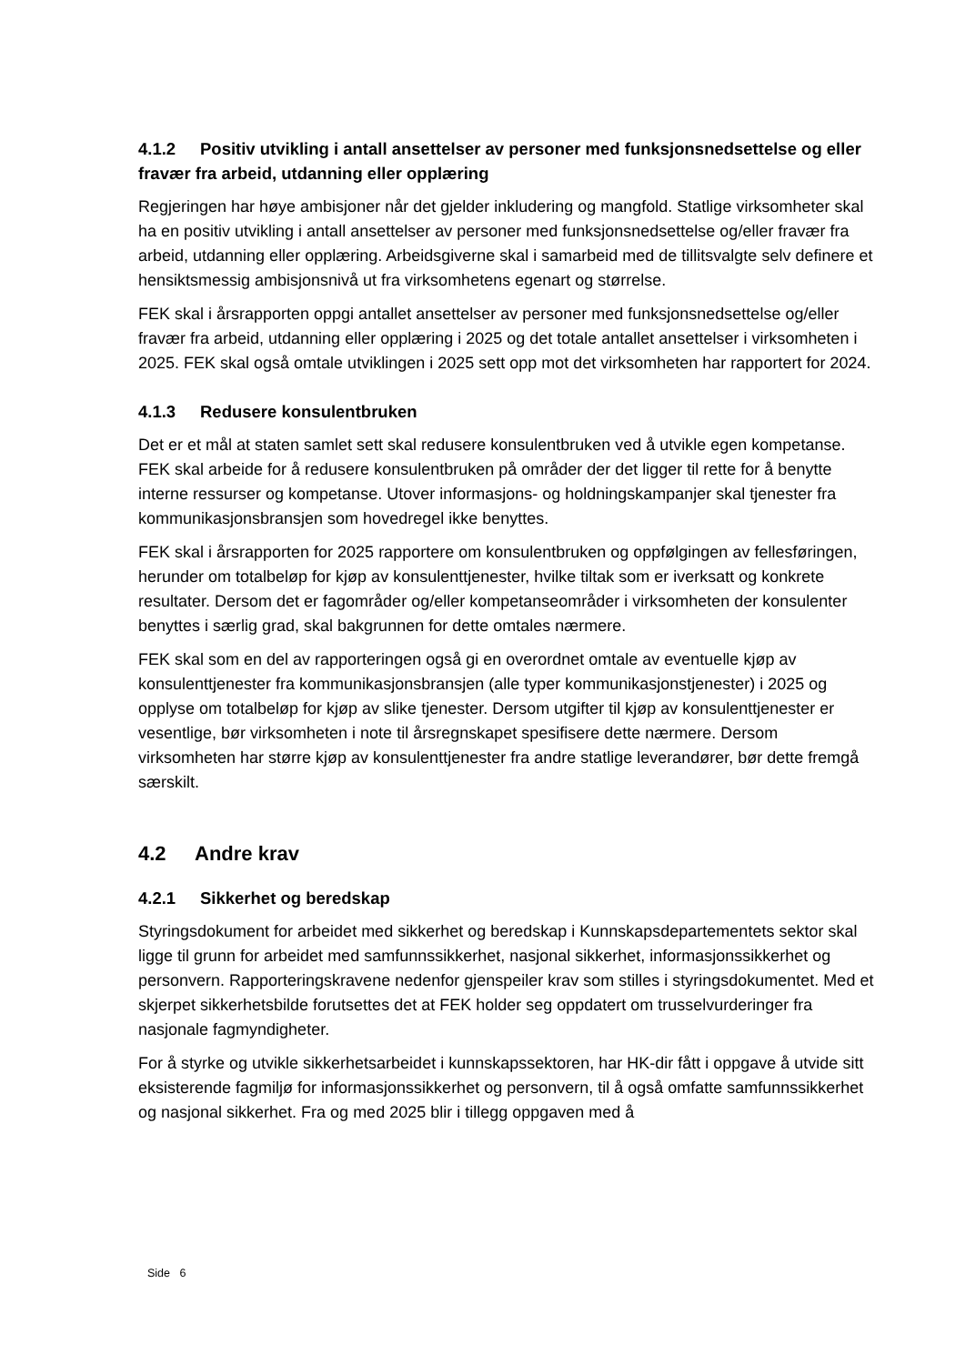4.1.2 Positiv utvikling i antall ansettelser av personer med funksjonsnedsettelse og eller fravær fra arbeid, utdanning eller opplæring
Regjeringen har høye ambisjoner når det gjelder inkludering og mangfold. Statlige virksomheter skal ha en positiv utvikling i antall ansettelser av personer med funksjonsnedsettelse og/eller fravær fra arbeid, utdanning eller opplæring. Arbeidsgiverne skal i samarbeid med de tillitsvalgte selv definere et hensiktsmessig ambisjonsnivå ut fra virksomhetens egenart og størrelse.
FEK skal i årsrapporten oppgi antallet ansettelser av personer med funksjonsnedsettelse og/eller fravær fra arbeid, utdanning eller opplæring i 2025 og det totale antallet ansettelser i virksomheten i 2025. FEK skal også omtale utviklingen i 2025 sett opp mot det virksomheten har rapportert for 2024.
4.1.3 Redusere konsulentbruken
Det er et mål at staten samlet sett skal redusere konsulentbruken ved å utvikle egen kompetanse. FEK skal arbeide for å redusere konsulentbruken på områder der det ligger til rette for å benytte interne ressurser og kompetanse. Utover informasjons- og holdningskampanjer skal tjenester fra kommunikasjonsbransjen som hovedregel ikke benyttes.
FEK skal i årsrapporten for 2025 rapportere om konsulentbruken og oppfølgingen av fellesføringen, herunder om totalbeløp for kjøp av konsulenttjenester, hvilke tiltak som er iverksatt og konkrete resultater. Dersom det er fagområder og/eller kompetanseområder i virksomheten der konsulenter benyttes i særlig grad, skal bakgrunnen for dette omtales nærmere.
FEK skal som en del av rapporteringen også gi en overordnet omtale av eventuelle kjøp av konsulenttjenester fra kommunikasjonsbransjen (alle typer kommunikasjonstjenester) i 2025 og opplyse om totalbeløp for kjøp av slike tjenester. Dersom utgifter til kjøp av konsulenttjenester er vesentlige, bør virksomheten i note til årsregnskapet spesifisere dette nærmere. Dersom virksomheten har større kjøp av konsulenttjenester fra andre statlige leverandører, bør dette fremgå særskilt.
4.2 Andre krav
4.2.1 Sikkerhet og beredskap
Styringsdokument for arbeidet med sikkerhet og beredskap i Kunnskapsdepartementets sektor skal ligge til grunn for arbeidet med samfunnssikkerhet, nasjonal sikkerhet, informasjonssikkerhet og personvern. Rapporteringskravene nedenfor gjenspeiler krav som stilles i styringsdokumentet. Med et skjerpet sikkerhetsbilde forutsettes det at FEK holder seg oppdatert om trusselvurderinger fra nasjonale fagmyndigheter.
For å styrke og utvikle sikkerhetsarbeidet i kunnskapssektoren, har HK-dir fått i oppgave å utvide sitt eksisterende fagmiljø for informasjonssikkerhet og personvern, til å også omfatte samfunnssikkerhet og nasjonal sikkerhet. Fra og med 2025 blir i tillegg oppgaven med å
Side 6